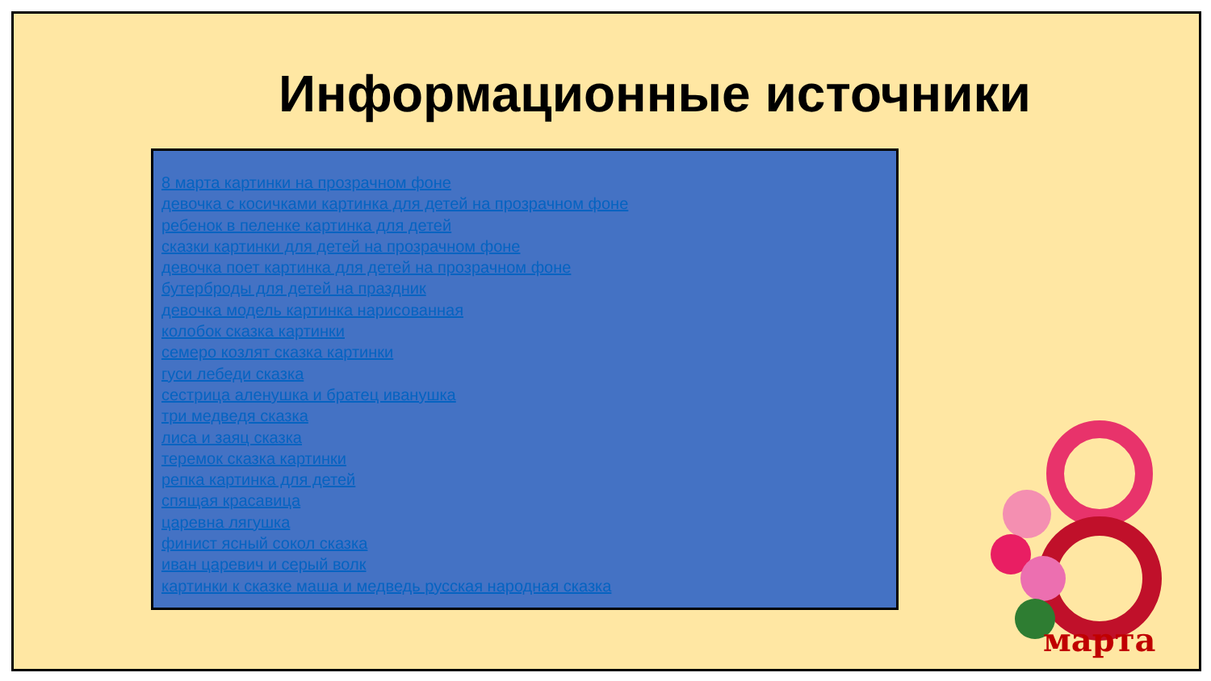Информационные источники
8 марта картинки на прозрачном фоне
девочка с косичками картинка для детей на прозрачном фоне
ребенок в пеленке картинка для детей
сказки картинки для детей на прозрачном фоне
девочка поет картинка для детей на прозрачном фоне
бутерброды для детей на праздник
девочка модель картинка нарисованная
колобок сказка картинки
семеро козлят сказка картинки
гуси лебеди сказка
сестрица аленушка и братец иванушка
три медведя сказка
лиса и заяц сказка
теремок сказка картинки
репка картинка для детей
спящая красавица
царевна лягушка
финист ясный сокол сказка
иван царевич и серый волк
картинки к сказке маша и медведь русская народная сказка
марта